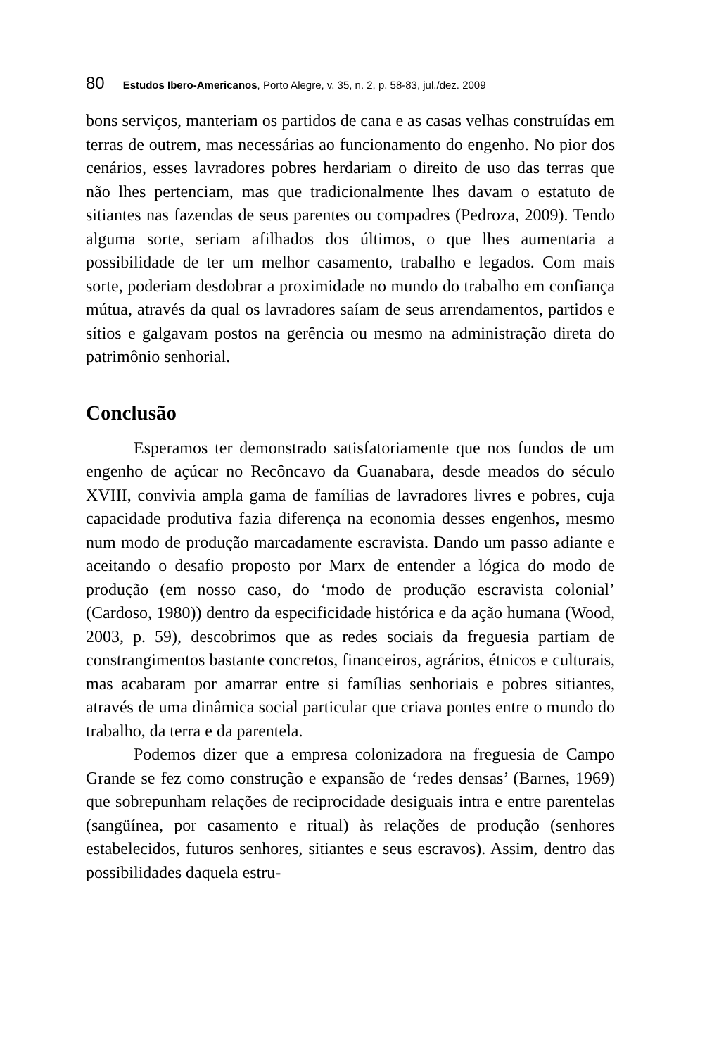80 Estudos Ibero-Americanos, Porto Alegre, v. 35, n. 2, p. 58-83, jul./dez. 2009
bons serviços, manteriam os partidos de cana e as casas velhas construídas em terras de outrem, mas necessárias ao funcionamento do engenho. No pior dos cenários, esses lavradores pobres herdariam o direito de uso das terras que não lhes pertenciam, mas que tradicionalmente lhes davam o estatuto de sitiantes nas fazendas de seus parentes ou compadres (Pedroza, 2009). Tendo alguma sorte, seriam afilhados dos últimos, o que lhes aumentaria a possibilidade de ter um melhor casamento, trabalho e legados. Com mais sorte, poderiam desdobrar a proximidade no mundo do trabalho em confiança mútua, através da qual os lavradores saíam de seus arrendamentos, partidos e sítios e galgavam postos na gerência ou mesmo na administração direta do patrimônio senhorial.
Conclusão
Esperamos ter demonstrado satisfatoriamente que nos fundos de um engenho de açúcar no Recôncavo da Guanabara, desde meados do século XVIII, convivia ampla gama de famílias de lavradores livres e pobres, cuja capacidade produtiva fazia diferença na economia desses engenhos, mesmo num modo de produção marcadamente escravista. Dando um passo adiante e aceitando o desafio proposto por Marx de entender a lógica do modo de produção (em nosso caso, do ‘modo de produção escravista colonial’ (Cardoso, 1980)) dentro da especificidade histórica e da ação humana (Wood, 2003, p. 59), descobrimos que as redes sociais da freguesia partiam de constrangimentos bastante concretos, financeiros, agrários, étnicos e culturais, mas acabaram por amarrar entre si famílias senhoriais e pobres sitiantes, através de uma dinâmica social particular que criava pontes entre o mundo do trabalho, da terra e da parentela.
Podemos dizer que a empresa colonizadora na freguesia de Campo Grande se fez como construção e expansão de ‘redes densas’ (Barnes, 1969) que sobrepunham relações de reciprocidade desiguais intra e entre parentelas (sangüínea, por casamento e ritual) às relações de produção (senhores estabelecidos, futuros senhores, sitiantes e seus escravos). Assim, dentro das possibilidades daquela estru-